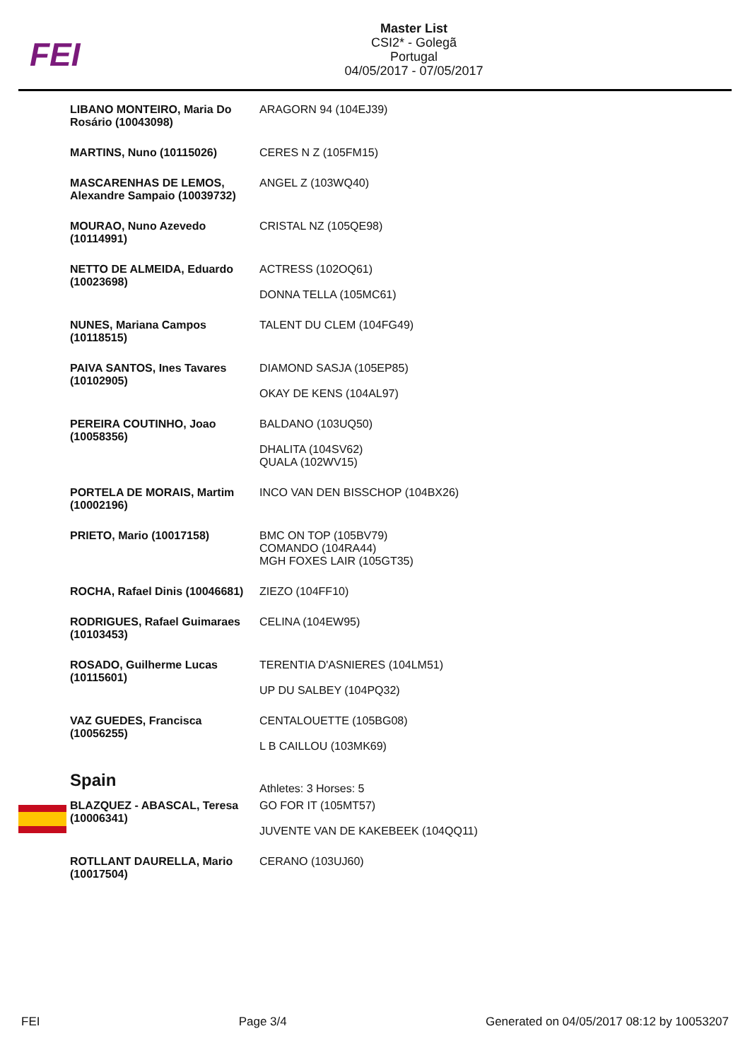FEI
Master List
CSI2* - Golegã
Portugal
04/05/2017 - 07/05/2017
| LIBANO MONTEIRO, Maria Do Rosário (10043098) | ARAGORN 94 (104EJ39) |
| MARTINS, Nuno (10115026) | CERES N Z (105FM15) |
| MASCARENHAS DE LEMOS, Alexandre Sampaio (10039732) | ANGEL Z (103WQ40) |
| MOURAO, Nuno Azevedo (10114991) | CRISTAL NZ (105QE98) |
| NETTO DE ALMEIDA, Eduardo (10023698) | ACTRESS (102OQ61) DONNA TELLA (105MC61) |
| NUNES, Mariana Campos (10118515) | TALENT DU CLEM (104FG49) |
| PAIVA SANTOS, Ines Tavares (10102905) | DIAMOND SASJA (105EP85) OKAY DE KENS (104AL97) |
| PEREIRA COUTINHO, Joao (10058356) | BALDANO (103UQ50) DHALITA (104SV62) QUALA (102WV15) |
| PORTELA DE MORAIS, Martim (10002196) | INCO VAN DEN BISSCHOP (104BX26) |
| PRIETO, Mario (10017158) | BMC ON TOP (105BV79) COMANDO (104RA44) MGH FOXES LAIR (105GT35) |
| ROCHA, Rafael Dinis (10046681) | ZIEZO (104FF10) |
| RODRIGUES, Rafael Guimaraes (10103453) | CELINA (104EW95) |
| ROSADO, Guilherme Lucas (10115601) | TERENTIA D'ASNIERES (104LM51) UP DU SALBEY (104PQ32) |
| VAZ GUEDES, Francisca (10056255) | CENTALOUETTE (105BG08) L B CAILLOU (103MK69) |
| Spain | Athletes: 3 Horses: 5 |
| BLAZQUEZ - ABASCAL, Teresa (10006341) | GO FOR IT (105MT57) JUVENTE VAN DE KAKEBEEK (104QQ11) |
| ROTLLANT DAURELLA, Mario (10017504) | CERANO (103UJ60) |
FEI Page 3/4 Generated on 04/05/2017 08:12 by 10053207